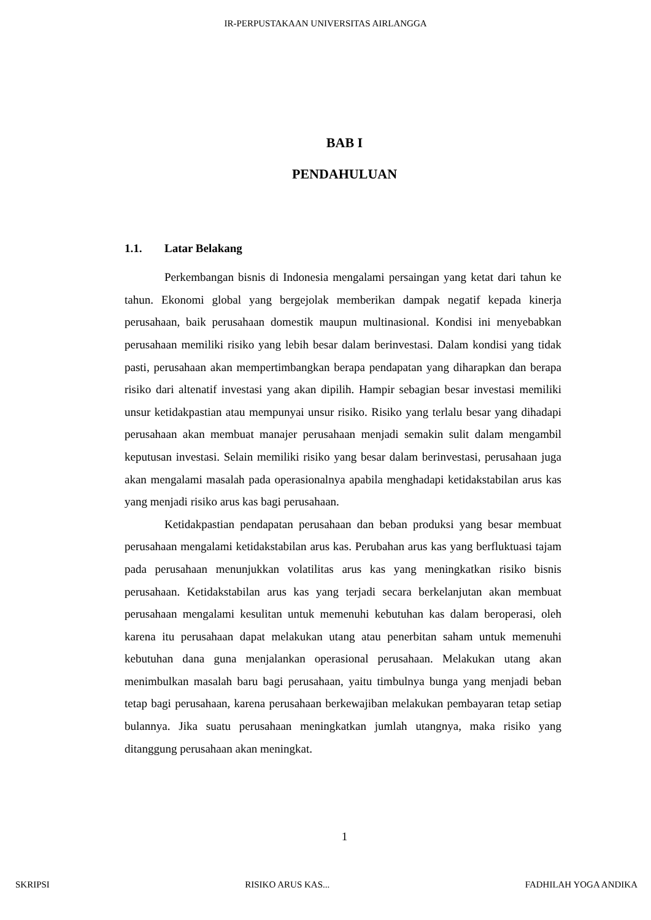IR-PERPUSTAKAAN UNIVERSITAS AIRLANGGA
BAB I
PENDAHULUAN
1.1. Latar Belakang
Perkembangan bisnis di Indonesia mengalami persaingan yang ketat dari tahun ke tahun. Ekonomi global yang bergejolak memberikan dampak negatif kepada kinerja perusahaan, baik perusahaan domestik maupun multinasional. Kondisi ini menyebabkan perusahaan memiliki risiko yang lebih besar dalam berinvestasi. Dalam kondisi yang tidak pasti, perusahaan akan mempertimbangkan berapa pendapatan yang diharapkan dan berapa risiko dari altenatif investasi yang akan dipilih. Hampir sebagian besar investasi memiliki unsur ketidakpastian atau mempunyai unsur risiko. Risiko yang terlalu besar yang dihadapi perusahaan akan membuat manajer perusahaan menjadi semakin sulit dalam mengambil keputusan investasi. Selain memiliki risiko yang besar dalam berinvestasi, perusahaan juga akan mengalami masalah pada operasionalnya apabila menghadapi ketidakstabilan arus kas yang menjadi risiko arus kas bagi perusahaan.
Ketidakpastian pendapatan perusahaan dan beban produksi yang besar membuat perusahaan mengalami ketidakstabilan arus kas. Perubahan arus kas yang berfluktuasi tajam pada perusahaan menunjukkan volatilitas arus kas yang meningkatkan risiko bisnis perusahaan. Ketidakstabilan arus kas yang terjadi secara berkelanjutan akan membuat perusahaan mengalami kesulitan untuk memenuhi kebutuhan kas dalam beroperasi, oleh karena itu perusahaan dapat melakukan utang atau penerbitan saham untuk memenuhi kebutuhan dana guna menjalankan operasional perusahaan. Melakukan utang akan menimbulkan masalah baru bagi perusahaan, yaitu timbulnya bunga yang menjadi beban tetap bagi perusahaan, karena perusahaan berkewajiban melakukan pembayaran tetap setiap bulannya. Jika suatu perusahaan meningkatkan jumlah utangnya, maka risiko yang ditanggung perusahaan akan meningkat.
1
SKRIPSI RISIKO ARUS KAS... FADHILAH YOGA ANDIKA